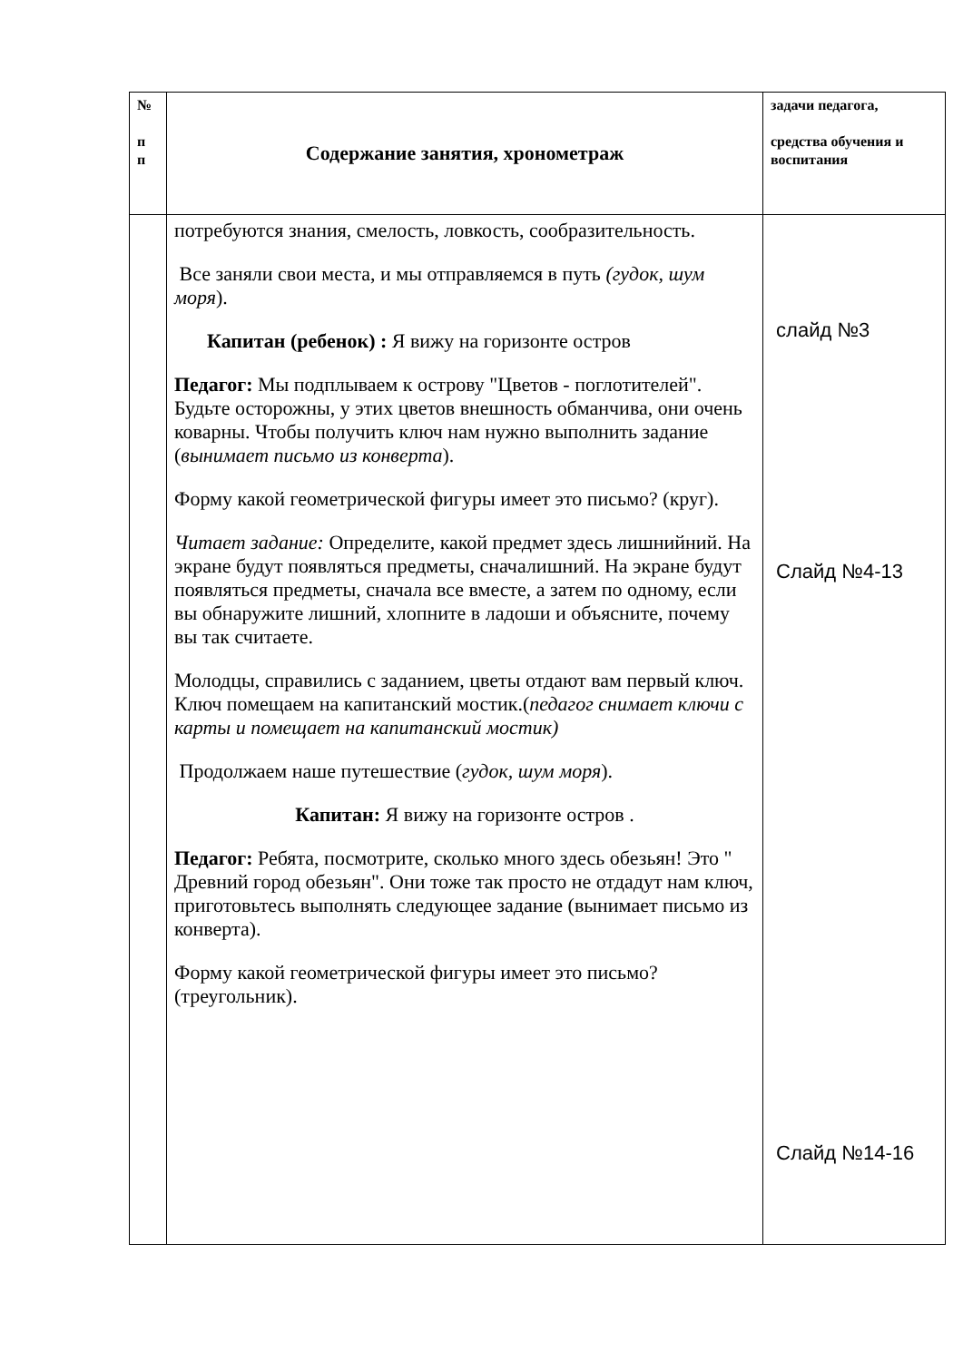| № п п | Содержание занятия, хронометраж | задачи педагога, средства обучения и воспитания |
| | потребуются знания, смелость, ловкость, сообразительность. Все заняли свои места, и мы отправляемся в путь (гудок, шум моря ). Капитан (ребенок) : Я вижу на горизонте остров Педагог: Мы подплываем к острову "Цветов - поглотителей". Будьте осторожны, у этих цветов внешность обманчива, они очень коварны. Чтобы получить ключ нам нужно выполнить задание ( вынимает письмо из конверта ). Форму какой геометрической фигуры имеет это письмо? (круг). Читает задание: Определите, какой предмет здесь лишнийний. На экране будут появляться предметы, сначалишний. На экране будут появляться предметы, сначала все вместе, а затем по одному, если вы обнаружите лишний, хлопните в ладоши и объясните, почему вы так считаете. Молодцы, справились с заданием, цветы отдают вам первый ключ. Ключ помещаем на капитанский мостик.( педагог снимает ключи с карты и помещает на капитанский мостик) Продолжаем наше путешествие ( гудок, шум моря ). Капитан: Я вижу на горизонте остров . Педагог: Ребята, посмотрите, сколько много здесь обезьян! Это " Древний город обезьян". Они тоже так просто не отдадут нам ключ, приготовьтесь выполнять следующее задание (вынимает письмо из конверта). Форму какой геометрической фигуры имеет это письмо? (треугольник). | слайд №3 Слайд №4-13 Слайд №14-16 |